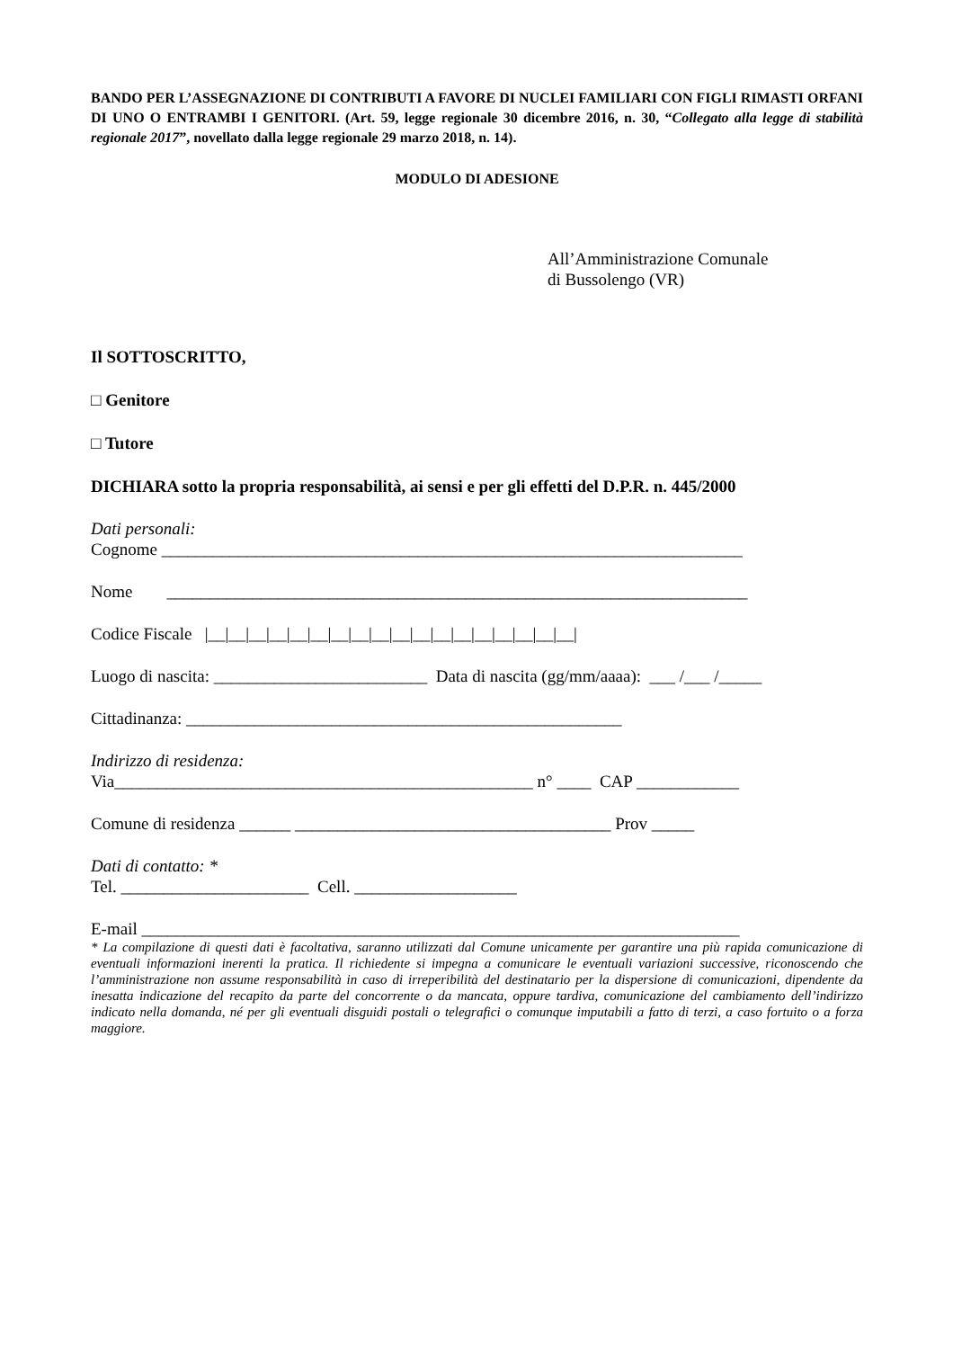BANDO PER L’ASSEGNAZIONE DI CONTRIBUTI A FAVORE DI NUCLEI FAMILIARI CON FIGLI RIMASTI ORFANI DI UNO O ENTRAMBI I GENITORI. (Art. 59, legge regionale 30 dicembre 2016, n. 30, “Collegato alla legge di stabilità regionale 2017”, novellato dalla legge regionale 29 marzo 2018, n. 14).
MODULO DI ADESIONE
All’Amministrazione Comunale
di Bussolengo (VR)
Il SOTTOSCRITTO,
□ Genitore
□ Tutore
DICHIARA sotto la propria responsabilità, ai sensi e per gli effetti del D.P.R. n. 445/2000
Dati personali:
Cognome ____________________________________________________________________
Nome ____________________________________________________________________
Codice Fiscale |__|__|__|__|__|__|__|__|__|__|__|__|__|__|__|__|__|__|
Luogo di nascita: _________________________ Data di nascita (gg/mm/aaaa): ___ /___ /_____
Cittadinanza: ___________________________________________________
Indirizzo di residenza:
Via_________________________________________________ n° ____ CAP ____________
Comune di residenza ______ _____________________________________ Prov _____
Dati di contatto: *
Tel. ______________________ Cell. ___________________
E-mail ______________________________________________________________________
* La compilazione di questi dati è facoltativa, saranno utilizzati dal Comune unicamente per garantire una più rapida comunicazione di eventuali informazioni inerenti la pratica. Il richiedente si impegna a comunicare le eventuali variazioni successive, riconoscendo che l’amministrazione non assume responsabilità in caso di irreperibilità del destinatario per la dispersione di comunicazioni, dipendente da inesatta indicazione del recapito da parte del concorrente o da mancata, oppure tardiva, comunicazione del cambiamento dell’indirizzo indicato nella domanda, né per gli eventuali disguidi postali o telegrafici o comunque imputabili a fatto di terzi, a caso fortuito o a forza maggiore.